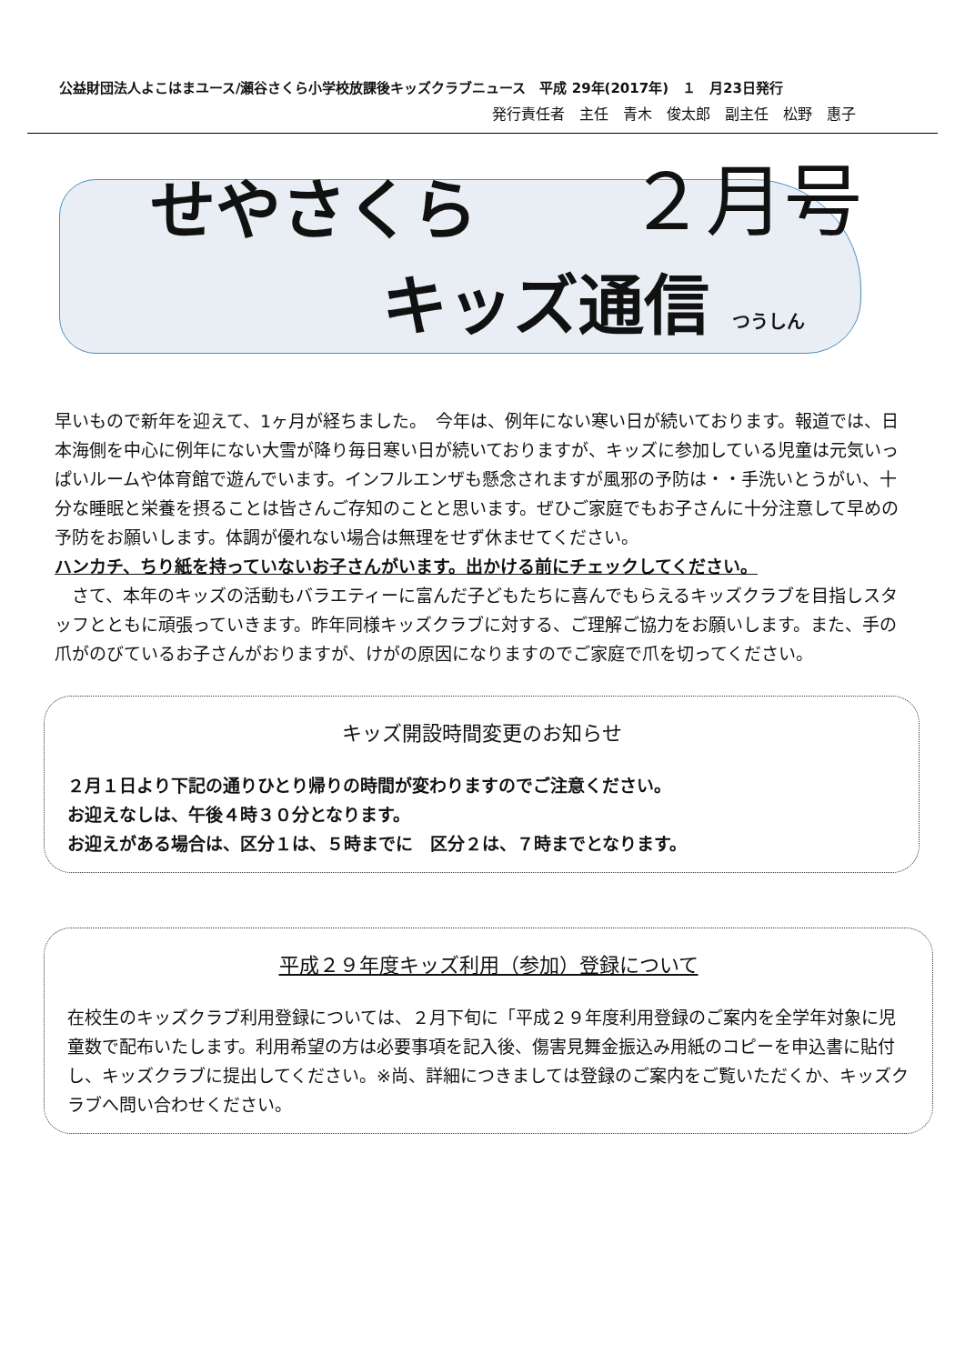公益財団法人よこはまユース/瀬谷さくら小学校放課後キッズクラブニュース　平成 29年(2017年)　１　月23日発行
発行責任者　主任　青木　俊太郎　副主任　松野　惠子
せやさくら ２月号
キッズ通信 つうしん
早いもので新年を迎えて、1ヶ月が経ちました。　今年は、例年にない寒い日が続いております。報道では、日本海側を中心に例年にない大雪が降り毎日寒い日が続いておりますが、キッズに参加している児童は元気いっぱいルームや体育館で遊んでいます。インフルエンザも懸念されますが風邪の予防は・・手洗いとうがい、十分な睡眠と栄養を摂ることは皆さんご存知のことと思います。ぜひご家庭でもお子さんに十分注意して早めの予防をお願いします。体調が優れない場合は無理をせず休ませてください。
ハンカチ、ちり紙を持っていないお子さんがいます。出かける前にチェックしてください。
　さて、本年のキッズの活動もバラエティーに富んだ子どもたちに喜んでもらえるキッズクラブを目指しスタッフとともに頑張っていきます。昨年同様キッズクラブに対する、ご理解ご協力をお願いします。また、手の爪がのびているお子さんがおりますが、けがの原因になりますのでご家庭で爪を切ってください。
キッズ開設時間変更のお知らせ
２月１日より下記の通りひとり帰りの時間が変わりますのでご注意ください。
お迎えなしは、午後４時３０分となります。
お迎えがある場合は、区分１は、５時までに　区分２は、７時までとなります。
平成２９年度キッズ利用（参加）登録について
在校生のキッズクラブ利用登録については、２月下旬に「平成２９年度利用登録のご案内を全学年対象に児童数で配布いたします。利用希望の方は必要事項を記入後、傷害見舞金振込み用紙のコピーを申込書に貼付し、キッズクラブに提出してください。※尚、詳細につきましては登録のご案内をご覧いただくか、キッズクラブへ問い合わせください。